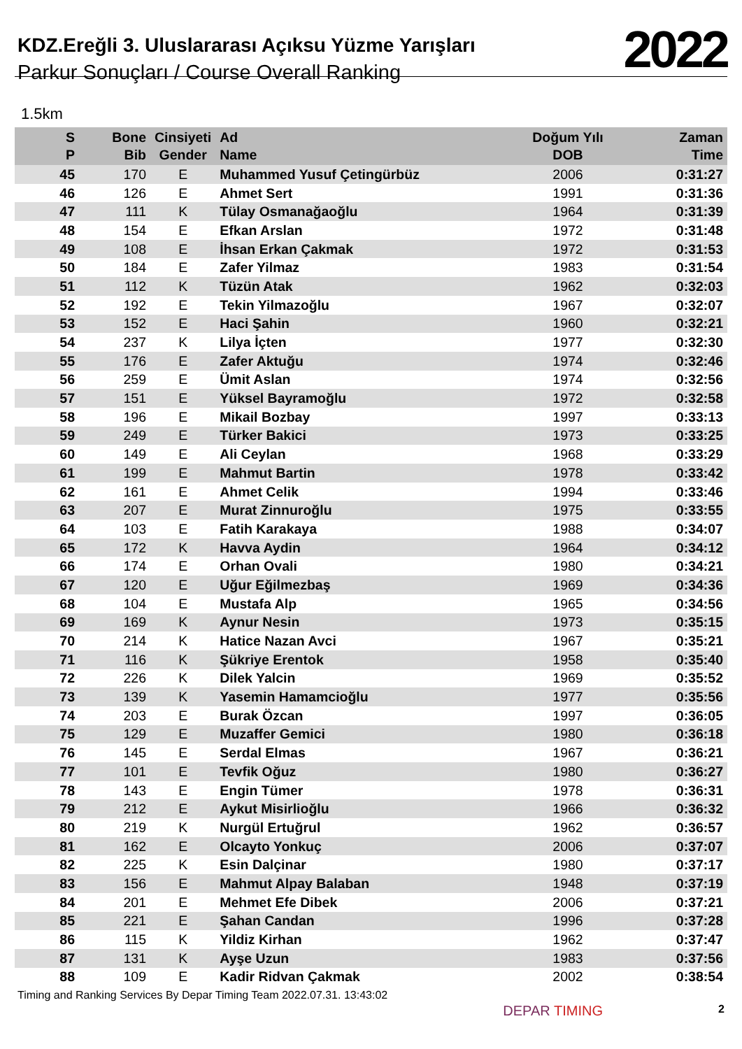KDZ.Ereğli 3. Uluslararası Açıksu Yüzme Yarışları
Parkur Sonuçları / Course Overall Ranking
2022
1.5km
| S P | Bone Bib | Cinsiyeti Gender | Ad Name | Doğum Yılı DOB | Zaman Time |
| --- | --- | --- | --- | --- | --- |
| 45 | 170 | E | Muhammed Yusuf Çetingürbüz | 2006 | 0:31:27 |
| 46 | 126 | E | Ahmet Sert | 1991 | 0:31:36 |
| 47 | 111 | K | Tülay Osmanağaoğlu | 1964 | 0:31:39 |
| 48 | 154 | E | Efkan Arslan | 1972 | 0:31:48 |
| 49 | 108 | E | İhsan Erkan Çakmak | 1972 | 0:31:53 |
| 50 | 184 | E | Zafer Yilmaz | 1983 | 0:31:54 |
| 51 | 112 | K | Tüzün Atak | 1962 | 0:32:03 |
| 52 | 192 | E | Tekin Yilmazoğlu | 1967 | 0:32:07 |
| 53 | 152 | E | Haci Şahin | 1960 | 0:32:21 |
| 54 | 237 | K | Lilya İçten | 1977 | 0:32:30 |
| 55 | 176 | E | Zafer Aktuğu | 1974 | 0:32:46 |
| 56 | 259 | E | Ümit Aslan | 1974 | 0:32:56 |
| 57 | 151 | E | Yüksel Bayramoğlu | 1972 | 0:32:58 |
| 58 | 196 | E | Mikail Bozbay | 1997 | 0:33:13 |
| 59 | 249 | E | Türker Bakici | 1973 | 0:33:25 |
| 60 | 149 | E | Ali Ceylan | 1968 | 0:33:29 |
| 61 | 199 | E | Mahmut Bartin | 1978 | 0:33:42 |
| 62 | 161 | E | Ahmet Celik | 1994 | 0:33:46 |
| 63 | 207 | E | Murat Zinnuroğlu | 1975 | 0:33:55 |
| 64 | 103 | E | Fatih Karakaya | 1988 | 0:34:07 |
| 65 | 172 | K | Havva Aydin | 1964 | 0:34:12 |
| 66 | 174 | E | Orhan Ovali | 1980 | 0:34:21 |
| 67 | 120 | E | Uğur Eğilmezbaş | 1969 | 0:34:36 |
| 68 | 104 | E | Mustafa Alp | 1965 | 0:34:56 |
| 69 | 169 | K | Aynur Nesin | 1973 | 0:35:15 |
| 70 | 214 | K | Hatice Nazan Avci | 1967 | 0:35:21 |
| 71 | 116 | K | Şükriye Erentok | 1958 | 0:35:40 |
| 72 | 226 | K | Dilek Yalcin | 1969 | 0:35:52 |
| 73 | 139 | K | Yasemin Hamamcioğlu | 1977 | 0:35:56 |
| 74 | 203 | E | Burak Özcan | 1997 | 0:36:05 |
| 75 | 129 | E | Muzaffer Gemici | 1980 | 0:36:18 |
| 76 | 145 | E | Serdal Elmas | 1967 | 0:36:21 |
| 77 | 101 | E | Tevfik Oğuz | 1980 | 0:36:27 |
| 78 | 143 | E | Engin Tümer | 1978 | 0:36:31 |
| 79 | 212 | E | Aykut Misirlioğlu | 1966 | 0:36:32 |
| 80 | 219 | K | Nurgül Ertuğrul | 1962 | 0:36:57 |
| 81 | 162 | E | Olcayto Yonkuç | 2006 | 0:37:07 |
| 82 | 225 | K | Esin Dalçinar | 1980 | 0:37:17 |
| 83 | 156 | E | Mahmut Alpay Balaban | 1948 | 0:37:19 |
| 84 | 201 | E | Mehmet Efe Dibek | 2006 | 0:37:21 |
| 85 | 221 | E | Şahan Candan | 1996 | 0:37:28 |
| 86 | 115 | K | Yildiz Kirhan | 1962 | 0:37:47 |
| 87 | 131 | K | Ayşe Uzun | 1983 | 0:37:56 |
| 88 | 109 | E | Kadir Ridvan Çakmak | 2002 | 0:38:54 |
Timing and Ranking Services By Depar Timing Team 2022.07.31. 13:43:02 DEPAR TIMING 2